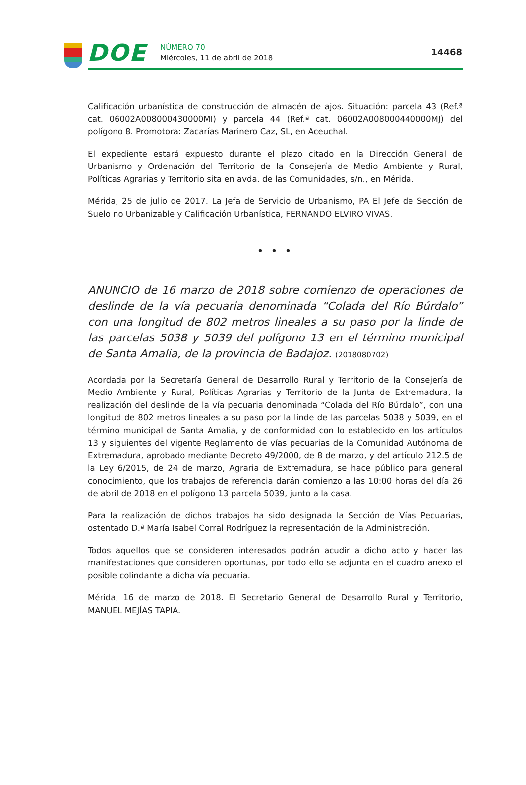DOE
NÚMERO 70
Miércoles, 11 de abril de 2018
14468
Calificación urbanística de construcción de almacén de ajos. Situación: parcela 43 (Ref.ª cat. 06002A008000430000MI) y parcela 44 (Ref.ª cat. 06002A008000440000MJ) del polígono 8. Promotora: Zacarías Marinero Caz, SL, en Aceuchal.
El expediente estará expuesto durante el plazo citado en la Dirección General de Urbanismo y Ordenación del Territorio de la Consejería de Medio Ambiente y Rural, Políticas Agrarias y Territorio sita en avda. de las Comunidades, s/n., en Mérida.
Mérida, 25 de julio de 2017. La Jefa de Servicio de Urbanismo, PA El Jefe de Sección de Suelo no Urbanizable y Calificación Urbanística, FERNANDO ELVIRO VIVAS.
• • •
ANUNCIO de 16 marzo de 2018 sobre comienzo de operaciones de deslinde de la vía pecuaria denominada “Colada del Río Búrdalo” con una longitud de 802 metros lineales a su paso por la linde de las parcelas 5038 y 5039 del polígono 13 en el término municipal de Santa Amalia, de la provincia de Badajoz. (2018080702)
Acordada por la Secretaría General de Desarrollo Rural y Territorio de la Consejería de Medio Ambiente y Rural, Políticas Agrarias y Territorio de la Junta de Extremadura, la realización del deslinde de la vía pecuaria denominada “Colada del Río Búrdalo”, con una longitud de 802 metros lineales a su paso por la linde de las parcelas 5038 y 5039, en el término municipal de Santa Amalia, y de conformidad con lo establecido en los artículos 13 y siguientes del vigente Reglamento de vías pecuarias de la Comunidad Autónoma de Extremadura, aprobado mediante Decreto 49/2000, de 8 de marzo, y del artículo 212.5 de la Ley 6/2015, de 24 de marzo, Agraria de Extremadura, se hace público para general conocimiento, que los trabajos de referencia darán comienzo a las 10:00 horas del día 26 de abril de 2018 en el polígono 13 parcela 5039, junto a la casa.
Para la realización de dichos trabajos ha sido designada la Sección de Vías Pecuarias, ostentado D.ª María Isabel Corral Rodríguez la representación de la Administración.
Todos aquellos que se consideren interesados podrán acudir a dicho acto y hacer las manifestaciones que consideren oportunas, por todo ello se adjunta en el cuadro anexo el posible colindante a dicha vía pecuaria.
Mérida, 16 de marzo de 2018. El Secretario General de Desarrollo Rural y Territorio, MANUEL MEJÍAS TAPIA.